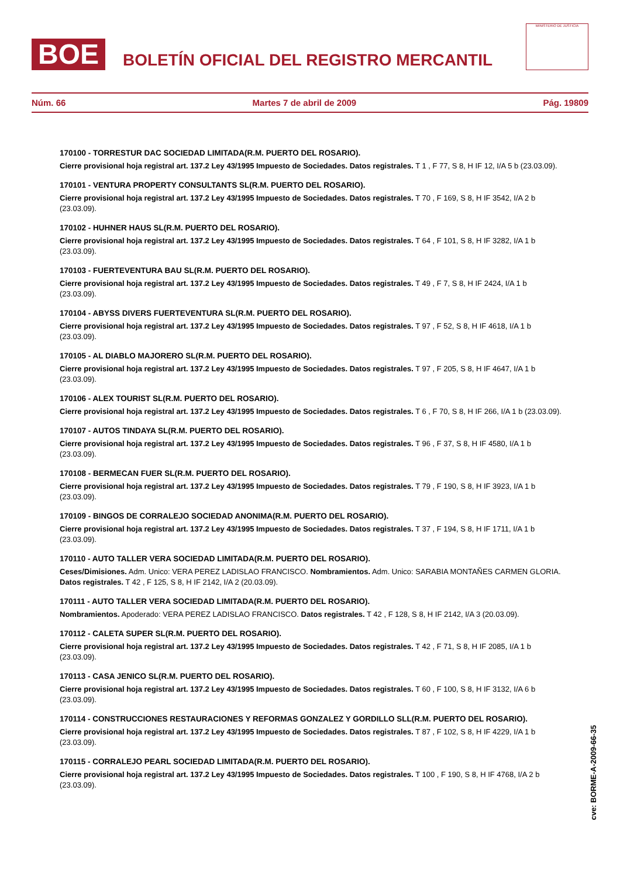BOE
BOLETÍN OFICIAL DEL REGISTRO MERCANTIL
MINISTERIO DE JUSTICIA
Núm. 66 Martes 7 de abril de 2009 Pág. 19809
170100 - TORRESTUR DAC SOCIEDAD LIMITADA(R.M. PUERTO DEL ROSARIO).
Cierre provisional hoja registral art. 137.2 Ley 43/1995 Impuesto de Sociedades. Datos registrales. T 1 , F 77, S 8, H IF 12, I/A 5 b (23.03.09).
170101 - VENTURA PROPERTY CONSULTANTS SL(R.M. PUERTO DEL ROSARIO).
Cierre provisional hoja registral art. 137.2 Ley 43/1995 Impuesto de Sociedades. Datos registrales. T 70 , F 169, S 8, H IF 3542, I/A 2 b (23.03.09).
170102 - HUHNER HAUS SL(R.M. PUERTO DEL ROSARIO).
Cierre provisional hoja registral art. 137.2 Ley 43/1995 Impuesto de Sociedades. Datos registrales. T 64 , F 101, S 8, H IF 3282, I/A 1 b (23.03.09).
170103 - FUERTEVENTURA BAU SL(R.M. PUERTO DEL ROSARIO).
Cierre provisional hoja registral art. 137.2 Ley 43/1995 Impuesto de Sociedades. Datos registrales. T 49 , F 7, S 8, H IF 2424, I/A 1 b (23.03.09).
170104 - ABYSS DIVERS FUERTEVENTURA SL(R.M. PUERTO DEL ROSARIO).
Cierre provisional hoja registral art. 137.2 Ley 43/1995 Impuesto de Sociedades. Datos registrales. T 97 , F 52, S 8, H IF 4618, I/A 1 b (23.03.09).
170105 - AL DIABLO MAJORERO SL(R.M. PUERTO DEL ROSARIO).
Cierre provisional hoja registral art. 137.2 Ley 43/1995 Impuesto de Sociedades. Datos registrales. T 97 , F 205, S 8, H IF 4647, I/A 1 b (23.03.09).
170106 - ALEX TOURIST SL(R.M. PUERTO DEL ROSARIO).
Cierre provisional hoja registral art. 137.2 Ley 43/1995 Impuesto de Sociedades. Datos registrales. T 6 , F 70, S 8, H IF 266, I/A 1 b (23.03.09).
170107 - AUTOS TINDAYA SL(R.M. PUERTO DEL ROSARIO).
Cierre provisional hoja registral art. 137.2 Ley 43/1995 Impuesto de Sociedades. Datos registrales. T 96 , F 37, S 8, H IF 4580, I/A 1 b (23.03.09).
170108 - BERMECAN FUER SL(R.M. PUERTO DEL ROSARIO).
Cierre provisional hoja registral art. 137.2 Ley 43/1995 Impuesto de Sociedades. Datos registrales. T 79 , F 190, S 8, H IF 3923, I/A 1 b (23.03.09).
170109 - BINGOS DE CORRALEJO SOCIEDAD ANONIMA(R.M. PUERTO DEL ROSARIO).
Cierre provisional hoja registral art. 137.2 Ley 43/1995 Impuesto de Sociedades. Datos registrales. T 37 , F 194, S 8, H IF 1711, I/A 1 b (23.03.09).
170110 - AUTO TALLER VERA SOCIEDAD LIMITADA(R.M. PUERTO DEL ROSARIO).
Ceses/Dimisiones. Adm. Unico: VERA PEREZ LADISLAO FRANCISCO. Nombramientos. Adm. Unico: SARABIA MONTAÑES CARMEN GLORIA. Datos registrales. T 42 , F 125, S 8, H IF 2142, I/A 2 (20.03.09).
170111 - AUTO TALLER VERA SOCIEDAD LIMITADA(R.M. PUERTO DEL ROSARIO).
Nombramientos. Apoderado: VERA PEREZ LADISLAO FRANCISCO. Datos registrales. T 42 , F 128, S 8, H IF 2142, I/A 3 (20.03.09).
170112 - CALETA SUPER SL(R.M. PUERTO DEL ROSARIO).
Cierre provisional hoja registral art. 137.2 Ley 43/1995 Impuesto de Sociedades. Datos registrales. T 42 , F 71, S 8, H IF 2085, I/A 1 b (23.03.09).
170113 - CASA JENICO SL(R.M. PUERTO DEL ROSARIO).
Cierre provisional hoja registral art. 137.2 Ley 43/1995 Impuesto de Sociedades. Datos registrales. T 60 , F 100, S 8, H IF 3132, I/A 6 b (23.03.09).
170114 - CONSTRUCCIONES RESTAURACIONES Y REFORMAS GONZALEZ Y GORDILLO SLL(R.M. PUERTO DEL ROSARIO).
Cierre provisional hoja registral art. 137.2 Ley 43/1995 Impuesto de Sociedades. Datos registrales. T 87 , F 102, S 8, H IF 4229, I/A 1 b (23.03.09).
170115 - CORRALEJO PEARL SOCIEDAD LIMITADA(R.M. PUERTO DEL ROSARIO).
Cierre provisional hoja registral art. 137.2 Ley 43/1995 Impuesto de Sociedades. Datos registrales. T 100 , F 190, S 8, H IF 4768, I/A 2 b (23.03.09).
cve: BORME-A-2009-66-35